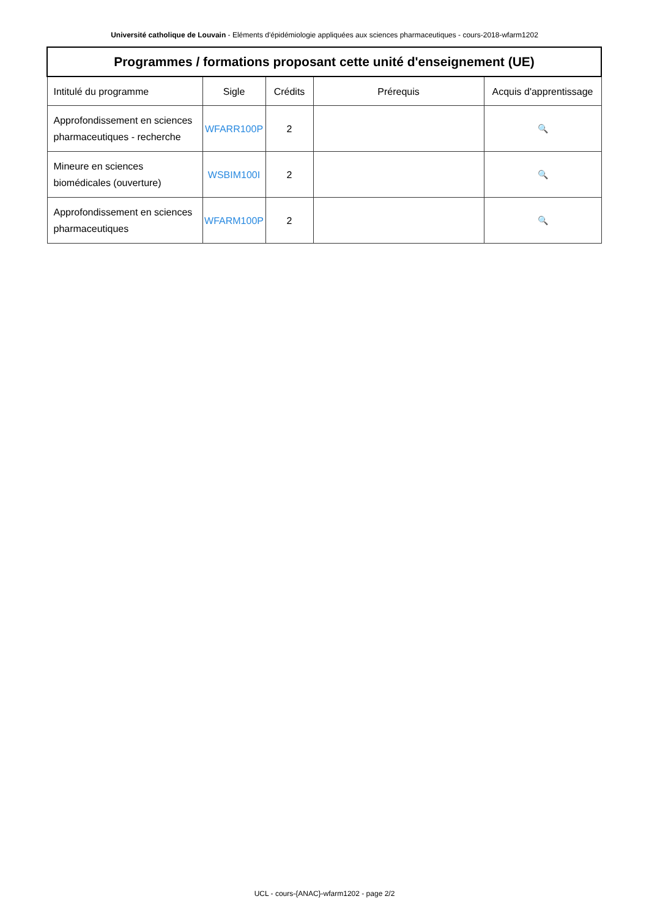Université catholique de Louvain - Eléments d'épidémiologie appliquées aux sciences pharmaceutiques - cours-2018-wfarm1202
| Programmes / formations proposant cette unité d'enseignement (UE) | | | | |
| --- | --- | --- | --- | --- |
| Intitulé du programme | Sigle | Crédits | Prérequis | Acquis d'apprentissage |
| Approfondissement en sciences pharmaceutiques - recherche | WFARR100P | 2 | | 🔍 |
| Mineure en sciences biomédicales (ouverture) | WSBIM100I | 2 | | 🔍 |
| Approfondissement en sciences pharmaceutiques | WFARM100P | 2 | | 🔍 |
UCL - cours-{ANAC}-wfarm1202 - page 2/2